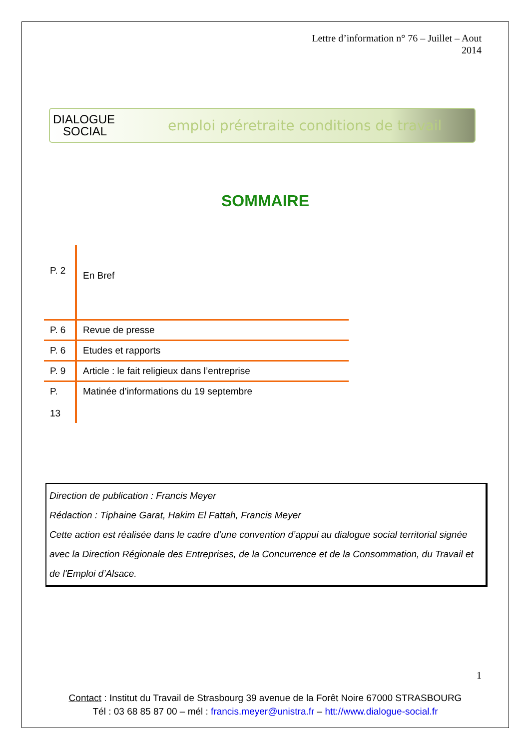Lettre d’information n° 76 – Juillet – Aout
2014
DIALOGUE
SOCIAL
emploi préretraite conditions de travail
SOMMAIRE
| P. 2 | En Bref |
| P. 6 | Revue de presse |
| P. 6 | Etudes et rapports |
| P. 9 | Article : le fait religieux dans l’entreprise |
| P. 13 | Matinée d’informations du 19 septembre |
Direction de publication : Francis Meyer
Rédaction : Tiphaine Garat, Hakim El Fattah, Francis Meyer
Cette action est réalisée dans le cadre d’une convention d’appui au dialogue social territorial signée avec la Direction Régionale des Entreprises, de la Concurrence et de la Consommation, du Travail et de l'Emploi d’Alsace.
1
Contact : Institut du Travail de Strasbourg 39 avenue de la Forêt Noire 67000 STRASBOURG
Tél : 03 68 85 87 00 – mél : francis.meyer@unistra.fr – htt://www.dialogue-social.fr